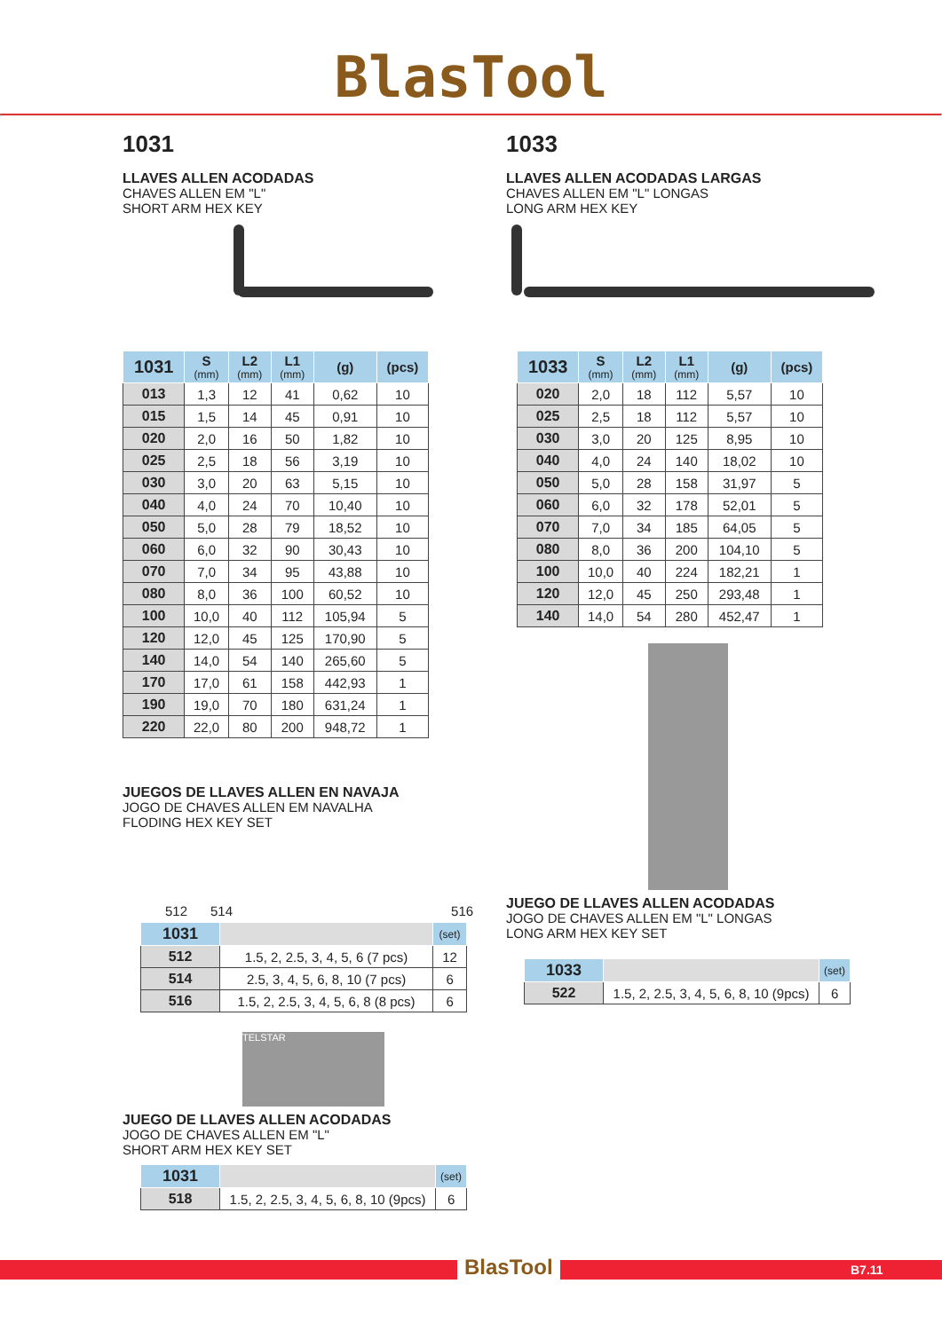BlasTool
1031
LLAVES ALLEN ACODADAS
CHAVES ALLEN EM "L"
SHORT ARM HEX KEY
| 1031 | S (mm) | L2 (mm) | L1 (mm) | (g) | (pcs) |
| --- | --- | --- | --- | --- | --- |
| 013 | 1,3 | 12 | 41 | 0,62 | 10 |
| 015 | 1,5 | 14 | 45 | 0,91 | 10 |
| 020 | 2,0 | 16 | 50 | 1,82 | 10 |
| 025 | 2,5 | 18 | 56 | 3,19 | 10 |
| 030 | 3,0 | 20 | 63 | 5,15 | 10 |
| 040 | 4,0 | 24 | 70 | 10,40 | 10 |
| 050 | 5,0 | 28 | 79 | 18,52 | 10 |
| 060 | 6,0 | 32 | 90 | 30,43 | 10 |
| 070 | 7,0 | 34 | 95 | 43,88 | 10 |
| 080 | 8,0 | 36 | 100 | 60,52 | 10 |
| 100 | 10,0 | 40 | 112 | 105,94 | 5 |
| 120 | 12,0 | 45 | 125 | 170,90 | 5 |
| 140 | 14,0 | 54 | 140 | 265,60 | 5 |
| 170 | 17,0 | 61 | 158 | 442,93 | 1 |
| 190 | 19,0 | 70 | 180 | 631,24 | 1 |
| 220 | 22,0 | 80 | 200 | 948,72 | 1 |
JUEGOS DE LLAVES ALLEN EN NAVAJA
JOGO DE CHAVES ALLEN EM NAVALHA
FLODING HEX KEY SET
512 514 516
| 1031 | | (set) |
| --- | --- | --- |
| 512 | 1.5, 2, 2.5, 3, 4, 5, 6 (7 pcs) | 12 |
| 514 | 2.5, 3, 4, 5, 6, 8, 10 (7 pcs) | 6 |
| 516 | 1.5, 2, 2.5, 3, 4, 5, 6, 8 (8 pcs) | 6 |
TELSTAR
JUEGO DE LLAVES ALLEN ACODADAS
JOGO DE CHAVES ALLEN EM "L"
SHORT ARM HEX KEY SET
| 1031 | | (set) |
| --- | --- | --- |
| 518 | 1.5, 2, 2.5, 3, 4, 5, 6, 8, 10 (9pcs) | 6 |
1033
LLAVES ALLEN ACODADAS LARGAS
CHAVES ALLEN EM "L" LONGAS
LONG ARM HEX KEY
| 1033 | S (mm) | L2 (mm) | L1 (mm) | (g) | (pcs) |
| --- | --- | --- | --- | --- | --- |
| 020 | 2,0 | 18 | 112 | 5,57 | 10 |
| 025 | 2,5 | 18 | 112 | 5,57 | 10 |
| 030 | 3,0 | 20 | 125 | 8,95 | 10 |
| 040 | 4,0 | 24 | 140 | 18,02 | 10 |
| 050 | 5,0 | 28 | 158 | 31,97 | 5 |
| 060 | 6,0 | 32 | 178 | 52,01 | 5 |
| 070 | 7,0 | 34 | 185 | 64,05 | 5 |
| 080 | 8,0 | 36 | 200 | 104,10 | 5 |
| 100 | 10,0 | 40 | 224 | 182,21 | 1 |
| 120 | 12,0 | 45 | 250 | 293,48 | 1 |
| 140 | 14,0 | 54 | 280 | 452,47 | 1 |
JUEGO DE LLAVES ALLEN ACODADAS
JOGO DE CHAVES ALLEN EM "L" LONGAS
LONG ARM HEX KEY SET
| 1033 | | (set) |
| --- | --- | --- |
| 522 | 1.5, 2, 2.5, 3, 4, 5, 6, 8, 10 (9pcs) | 6 |
BlasTool B7.11